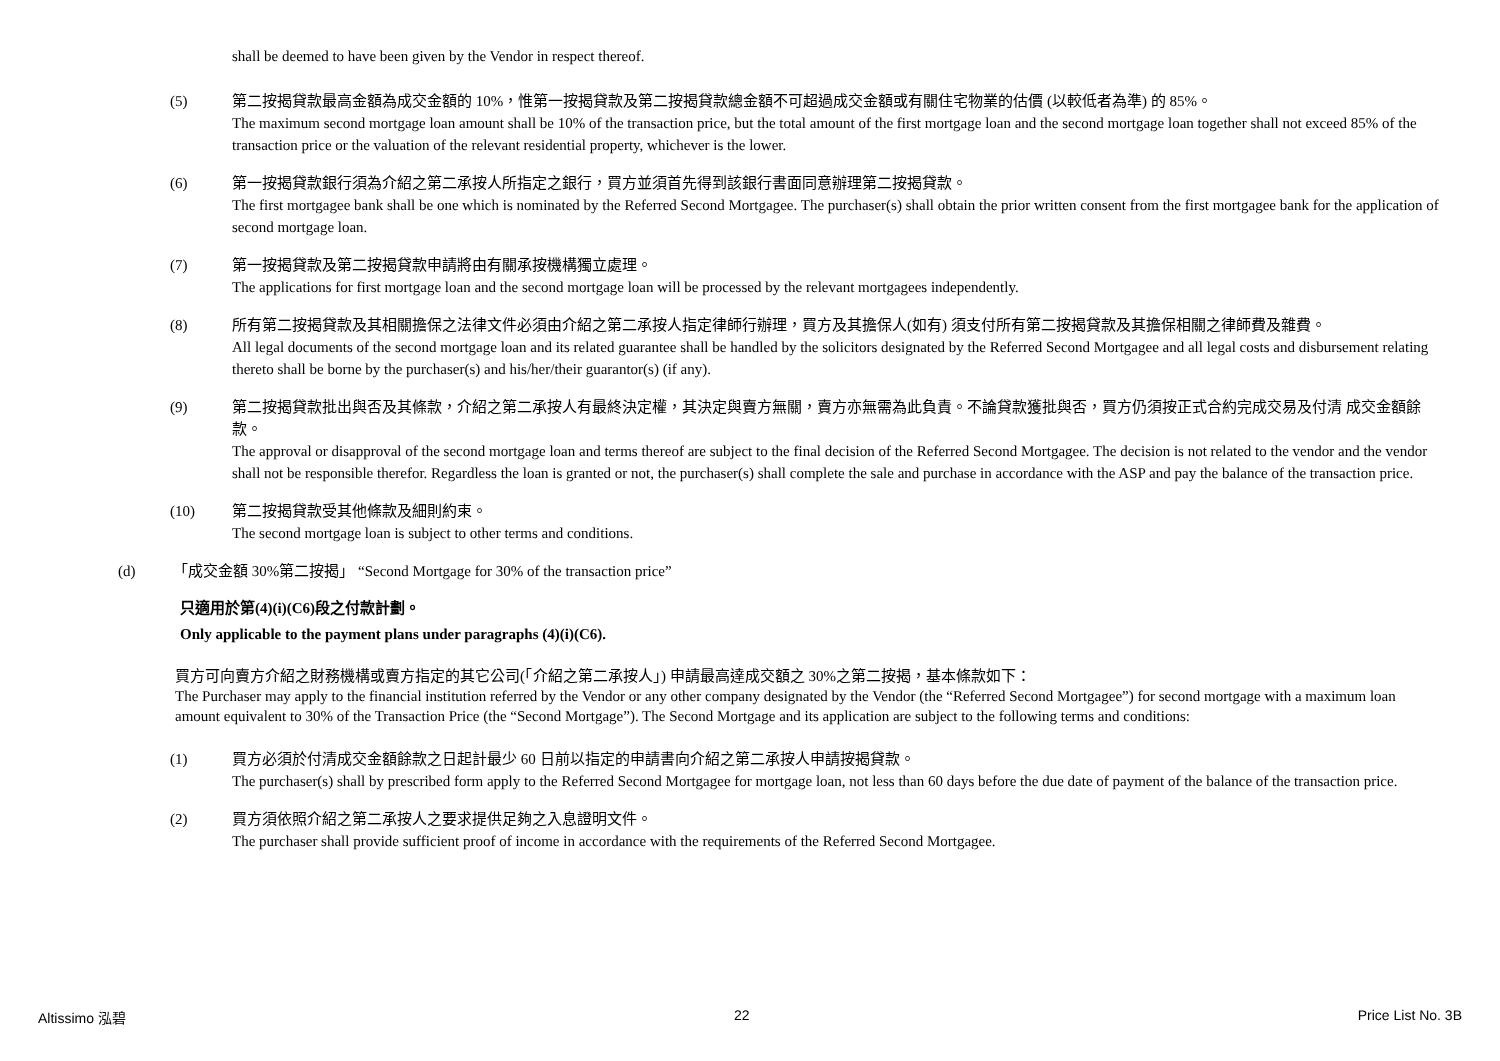shall be deemed to have been given by the Vendor in respect thereof.
(5) 第二按揭貸款最高金額為成交金額的 10%，惟第一按揭貸款及第二按揭貸款總金額不可超過成交金額或有關住宅物業的估價 (以較低者為準) 的 85%。
The maximum second mortgage loan amount shall be 10% of the transaction price, but the total amount of the first mortgage loan and the second mortgage loan together shall not exceed 85% of the transaction price or the valuation of the relevant residential property, whichever is the lower.
(6) 第一按揭貸款銀行須為介紹之第二承按人所指定之銀行，買方並須首先得到該銀行書面同意辦理第二按揭貸款。
The first mortgagee bank shall be one which is nominated by the Referred Second Mortgagee. The purchaser(s) shall obtain the prior written consent from the first mortgagee bank for the application of second mortgage loan.
(7) 第一按揭貸款及第二按揭貸款申請將由有關承按機構獨立處理。
The applications for first mortgage loan and the second mortgage loan will be processed by the relevant mortgagees independently.
(8) 所有第二按揭貸款及其相關擔保之法律文件必須由介紹之第二承按人指定律師行辦理，買方及其擔保人(如有) 須支付所有第二按揭貸款及其擔保相關之律師費及雜費。
All legal documents of the second mortgage loan and its related guarantee shall be handled by the solicitors designated by the Referred Second Mortgagee and all legal costs and disbursement relating thereto shall be borne by the purchaser(s) and his/her/their guarantor(s) (if any).
(9) 第二按揭貸款批出與否及其條款，介紹之第二承按人有最終決定權，其決定與賣方無關，賣方亦無需為此負責。不論貸款獲批與否，買方仍須按正式合約完成交易及付清 成交金額餘款。
The approval or disapproval of the second mortgage loan and terms thereof are subject to the final decision of the Referred Second Mortgagee. The decision is not related to the vendor and the vendor shall not be responsible therefor. Regardless the loan is granted or not, the purchaser(s) shall complete the sale and purchase in accordance with the ASP and pay the balance of the transaction price.
(10) 第二按揭貸款受其他條款及細則約束。
The second mortgage loan is subject to other terms and conditions.
(d) 「成交金額 30%第二按揭」 “Second Mortgage for 30% of the transaction price”
只適用於第(4)(i)(C6)段之付款計劃。
Only applicable to the payment plans under paragraphs (4)(i)(C6).
買方可向賣方介紹之財務機構或賣方指定的其它公司(「介紹之第二承按人」) 申請最高達成交額之 30%之第二按揭，基本條款如下：
The Purchaser may apply to the financial institution referred by the Vendor or any other company designated by the Vendor (the “Referred Second Mortgagee”) for second mortgage with a maximum loan amount equivalent to 30% of the Transaction Price (the “Second Mortgage”). The Second Mortgage and its application are subject to the following terms and conditions:
(1) 買方必須於付清成交金額餘款之日起計最少 60 日前以指定的申請書向介紹之第二承按人申請按揭貸款。
The purchaser(s) shall by prescribed form apply to the Referred Second Mortgagee for mortgage loan, not less than 60 days before the due date of payment of the balance of the transaction price.
(2) 買方須依照介紹之第二承按人之要求提供足夠之入息證明文件。
The purchaser shall provide sufficient proof of income in accordance with the requirements of the Referred Second Mortgagee.
Altissimo 泓碧 22 Price List No. 3B